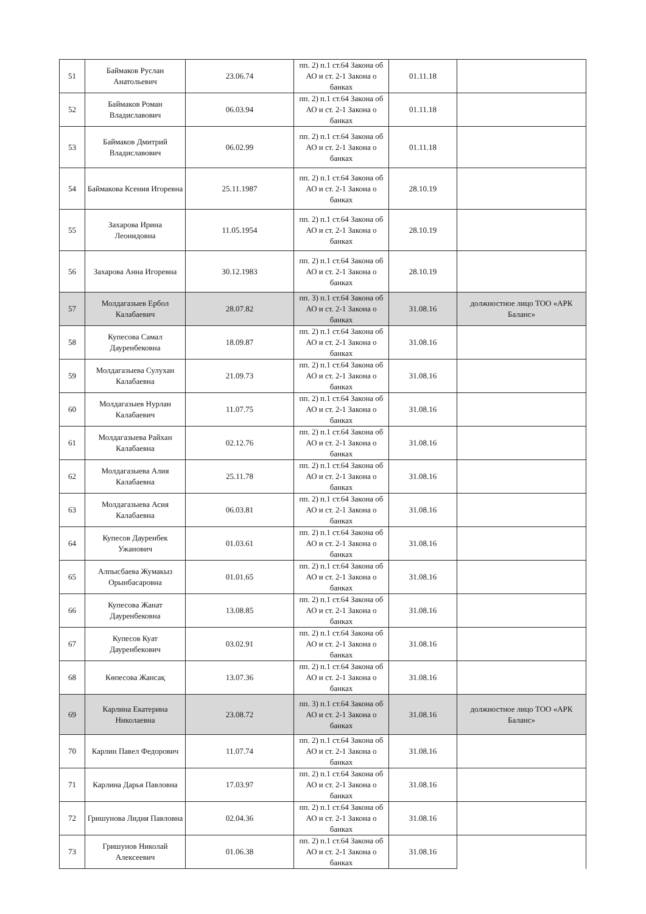| 51 | Баймаков Руслан Анатольевич | 23.06.74 | пп. 2) п.1 ст.64 Закона об АО и ст. 2-1 Закона о банках | 01.11.18 | |
| 52 | Баймаков Роман Владиславович | 06.03.94 | пп. 2) п.1 ст.64 Закона об АО и ст. 2-1 Закона о банках | 01.11.18 | |
| 53 | Баймаков Дмитрий Владиславович | 06.02.99 | пп. 2) п.1 ст.64 Закона об АО и ст. 2-1 Закона о банках | 01.11.18 | |
| 54 | Баймакова Ксения Игоревна | 25.11.1987 | пп. 2) п.1 ст.64 Закона об АО и ст. 2-1 Закона о банках | 28.10.19 | |
| 55 | Захарова Ирина Леонидовна | 11.05.1954 | пп. 2) п.1 ст.64 Закона об АО и ст. 2-1 Закона о банках | 28.10.19 | |
| 56 | Захарова Анна Игоревна | 30.12.1983 | пп. 2) п.1 ст.64 Закона об АО и ст. 2-1 Закона о банках | 28.10.19 | |
| 57 | Молдагазыев Ербол Калабаевич | 28.07.82 | пп. 3) п.1 ст.64 Закона об АО и ст. 2-1 Закона о банках | 31.08.16 | должностное лицо ТОО «АРК Баланс» |
| 58 | Купесова Самал Дауренбековна | 18.09.87 | пп. 2) п.1 ст.64 Закона об АО и ст. 2-1 Закона о банках | 31.08.16 | |
| 59 | Молдагазыева Сулухан Калабаевна | 21.09.73 | пп. 2) п.1 ст.64 Закона об АО и ст. 2-1 Закона о банках | 31.08.16 | |
| 60 | Молдагазыев Нурлан Калабаевич | 11.07.75 | пп. 2) п.1 ст.64 Закона об АО и ст. 2-1 Закона о банках | 31.08.16 | |
| 61 | Молдагазыева Райхан Калабаевна | 02.12.76 | пп. 2) п.1 ст.64 Закона об АО и ст. 2-1 Закона о банках | 31.08.16 | |
| 62 | Молдагазыева Алия Калабаевна | 25.11.78 | пп. 2) п.1 ст.64 Закона об АО и ст. 2-1 Закона о банках | 31.08.16 | |
| 63 | Молдагазыева Асия Калабаевна | 06.03.81 | пп. 2) п.1 ст.64 Закона об АО и ст. 2-1 Закона о банках | 31.08.16 | |
| 64 | Купесов Дауренбек Ужанович | 01.03.61 | пп. 2) п.1 ст.64 Закона об АО и ст. 2-1 Закона о банках | 31.08.16 | |
| 65 | Алпысбаева Жумакыз Орынбасаровна | 01.01.65 | пп. 2) п.1 ст.64 Закона об АО и ст. 2-1 Закона о банках | 31.08.16 | |
| 66 | Купесова Жанат Дауренбековна | 13.08.85 | пп. 2) п.1 ст.64 Закона об АО и ст. 2-1 Закона о банках | 31.08.16 | |
| 67 | Купесов Куат Дауренбекович | 03.02.91 | пп. 2) п.1 ст.64 Закона об АО и ст. 2-1 Закона о банках | 31.08.16 | |
| 68 | Көпесова Жансақ | 13.07.36 | пп. 2) п.1 ст.64 Закона об АО и ст. 2-1 Закона о банках | 31.08.16 | |
| 69 | Карлина Екатерина Николаевна | 23.08.72 | пп. 3) п.1 ст.64 Закона об АО и ст. 2-1 Закона о банках | 31.08.16 | должностное лицо ТОО «АРК Баланс» |
| 70 | Карлин Павел Федорович | 11.07.74 | пп. 2) п.1 ст.64 Закона об АО и ст. 2-1 Закона о банках | 31.08.16 | |
| 71 | Карлина Дарья Павловна | 17.03.97 | пп. 2) п.1 ст.64 Закона об АО и ст. 2-1 Закона о банках | 31.08.16 | |
| 72 | Гришунова Лидия Павловна | 02.04.36 | пп. 2) п.1 ст.64 Закона об АО и ст. 2-1 Закона о банках | 31.08.16 | |
| 73 | Гришунов Николай Алексеевич | 01.06.38 | пп. 2) п.1 ст.64 Закона об АО и ст. 2-1 Закона о банках | 31.08.16 | |